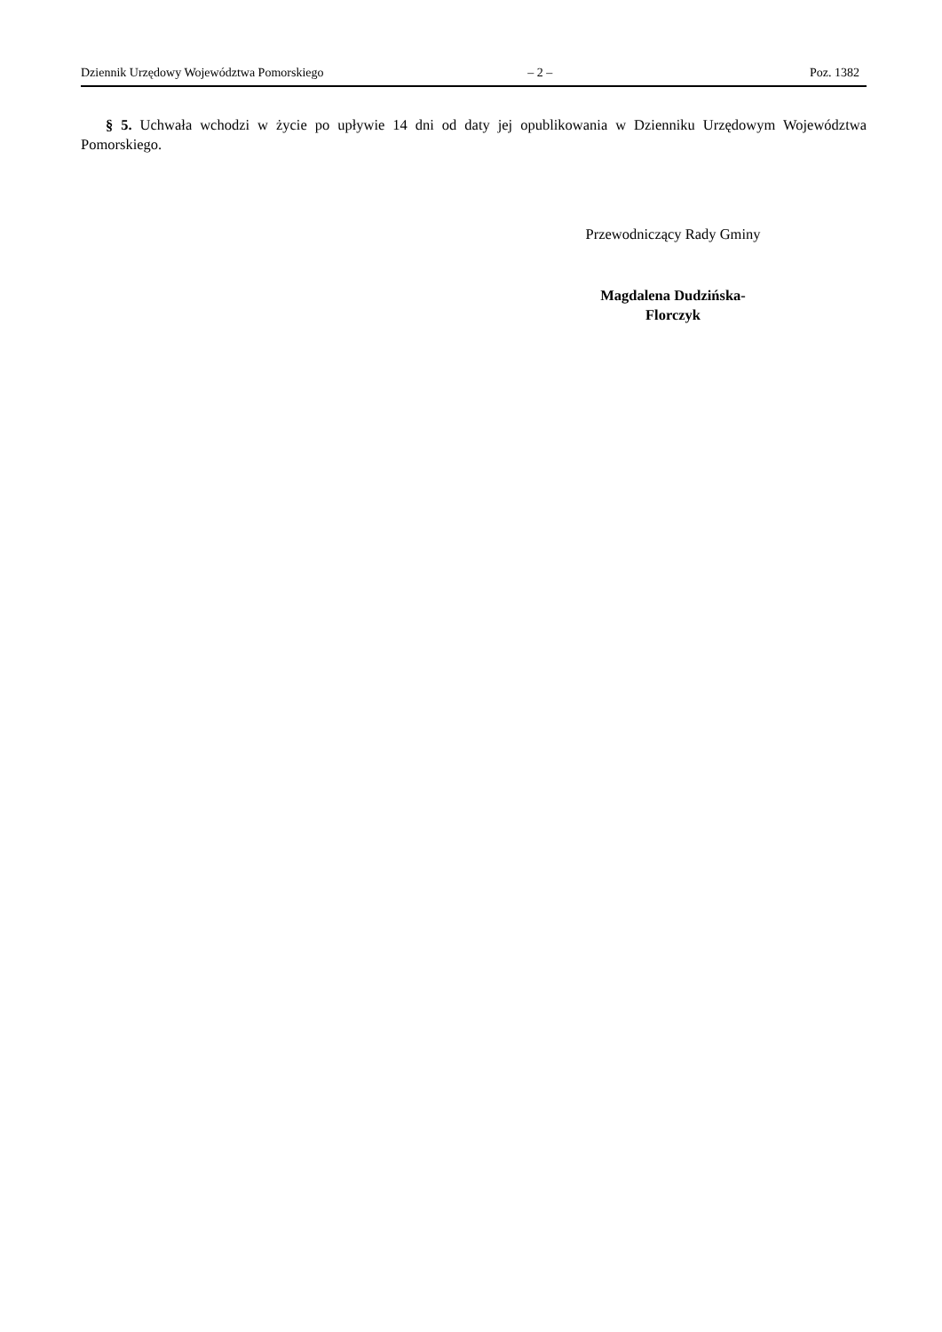Dziennik Urzędowy Województwa Pomorskiego – 2 – Poz. 1382
§ 5. Uchwała wchodzi w życie po upływie 14 dni od daty jej opublikowania w Dzienniku Urzędowym Województwa Pomorskiego.
Przewodniczący Rady Gminy
Magdalena Dudzińska-
Florczyk